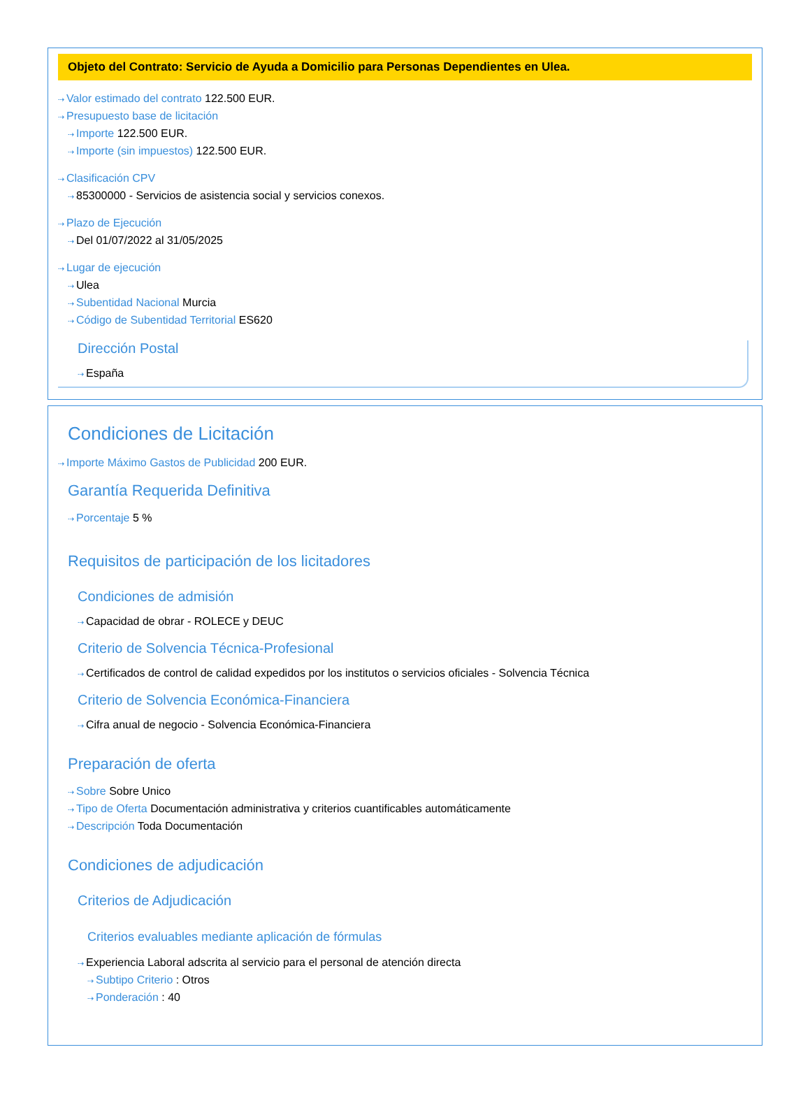Objeto del Contrato: Servicio de Ayuda a Domicilio para Personas Dependientes en Ulea.
⇢ Valor estimado del contrato 122.500 EUR.
⇢ Presupuesto base de licitación
⇢ Importe 122.500 EUR.
⇢ Importe (sin impuestos) 122.500 EUR.
⇢ Clasificación CPV
⇢ 85300000 - Servicios de asistencia social y servicios conexos.
⇢ Plazo de Ejecución
⇢ Del 01/07/2022 al 31/05/2025
⇢ Lugar de ejecución
⇢ Ulea
⇢ Subentidad Nacional Murcia
⇢ Código de Subentidad Territorial ES620
Dirección Postal
⇢ España
Condiciones de Licitación
⇢ Importe Máximo Gastos de Publicidad 200 EUR.
Garantía Requerida Definitiva
⇢ Porcentaje 5 %
Requisitos de participación de los licitadores
Condiciones de admisión
⇢ Capacidad de obrar - ROLECE y DEUC
Criterio de Solvencia Técnica-Profesional
⇢ Certificados de control de calidad expedidos por los institutos o servicios oficiales - Solvencia Técnica
Criterio de Solvencia Económica-Financiera
⇢ Cifra anual de negocio - Solvencia Económica-Financiera
Preparación de oferta
⇢ Sobre Sobre Unico
⇢ Tipo de Oferta Documentación administrativa y criterios cuantificables automáticamente
⇢ Descripción Toda Documentación
Condiciones de adjudicación
Criterios de Adjudicación
Criterios evaluables mediante aplicación de fórmulas
⇢ Experiencia Laboral adscrita al servicio para el personal de atención directa
⇢ Subtipo Criterio : Otros
⇢ Ponderación : 40